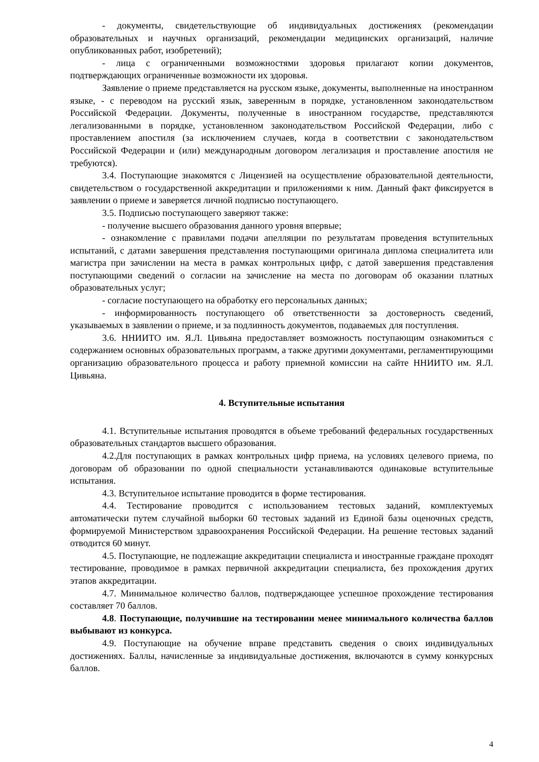- документы, свидетельствующие об индивидуальных достижениях (рекомендации образовательных и научных организаций, рекомендации медицинских организаций, наличие опубликованных работ, изобретений);
- лица с ограниченными возможностями здоровья прилагают копии документов, подтверждающих ограниченные возможности их здоровья.
Заявление о приеме представляется на русском языке, документы, выполненные на иностранном языке, - с переводом на русский язык, заверенным в порядке, установленном законодательством Российской Федерации. Документы, полученные в иностранном государстве, представляются легализованными в порядке, установленном законодательством Российской Федерации, либо с проставлением апостиля (за исключением случаев, когда в соответствии с законодательством Российской Федерации и (или) международным договором легализация и проставление апостиля не требуются).
3.4. Поступающие знакомятся с Лицензией на осуществление образовательной деятельности, свидетельством о государственной аккредитации и приложениями к ним. Данный факт фиксируется в заявлении о приеме и заверяется личной подписью поступающего.
3.5. Подписью поступающего заверяют также:
- получение высшего образования данного уровня впервые;
- ознакомление с правилами подачи апелляции по результатам проведения вступительных испытаний, с датами завершения представления поступающими оригинала диплома специалитета или магистра при зачислении на места в рамках контрольных цифр, с датой завершения представления поступающими сведений о согласии на зачисление на места по договорам об оказании платных образовательных услуг;
- согласие поступающего на обработку его персональных данных;
- информированность поступающего об ответственности за достоверность сведений, указываемых в заявлении о приеме, и за подлинность документов, подаваемых для поступления.
3.6. ННИИТО им. Я.Л. Цивьяна предоставляет возможность поступающим ознакомиться с содержанием основных образовательных программ, а также другими документами, регламентирующими организацию образовательного процесса и работу приемной комиссии на сайте ННИИТО им. Я.Л. Цивьяна.
4. Вступительные испытания
4.1. Вступительные испытания проводятся в объеме требований федеральных государственных образовательных стандартов высшего образования.
4.2.Для поступающих в рамках контрольных цифр приема, на условиях целевого приема, по договорам об образовании по одной специальности устанавливаются одинаковые вступительные испытания.
4.3. Вступительное испытание проводится в форме тестирования.
4.4. Тестирование проводится с использованием тестовых заданий, комплектуемых автоматически путем случайной выборки 60 тестовых заданий из Единой базы оценочных средств, формируемой Министерством здравоохранения Российской Федерации. На решение тестовых заданий отводится 60 минут.
4.5. Поступающие, не подлежащие аккредитации специалиста и иностранные граждане проходят тестирование, проводимое в рамках первичной аккредитации специалиста, без прохождения других этапов аккредитации.
4.7. Минимальное количество баллов, подтверждающее успешное прохождение тестирования составляет 70 баллов.
4.8. Поступающие, получившие на тестировании менее минимального количества баллов выбывают из конкурса.
4.9. Поступающие на обучение вправе представить сведения о своих индивидуальных достижениях. Баллы, начисленные за индивидуальные достижения, включаются в сумму конкурсных баллов.
4